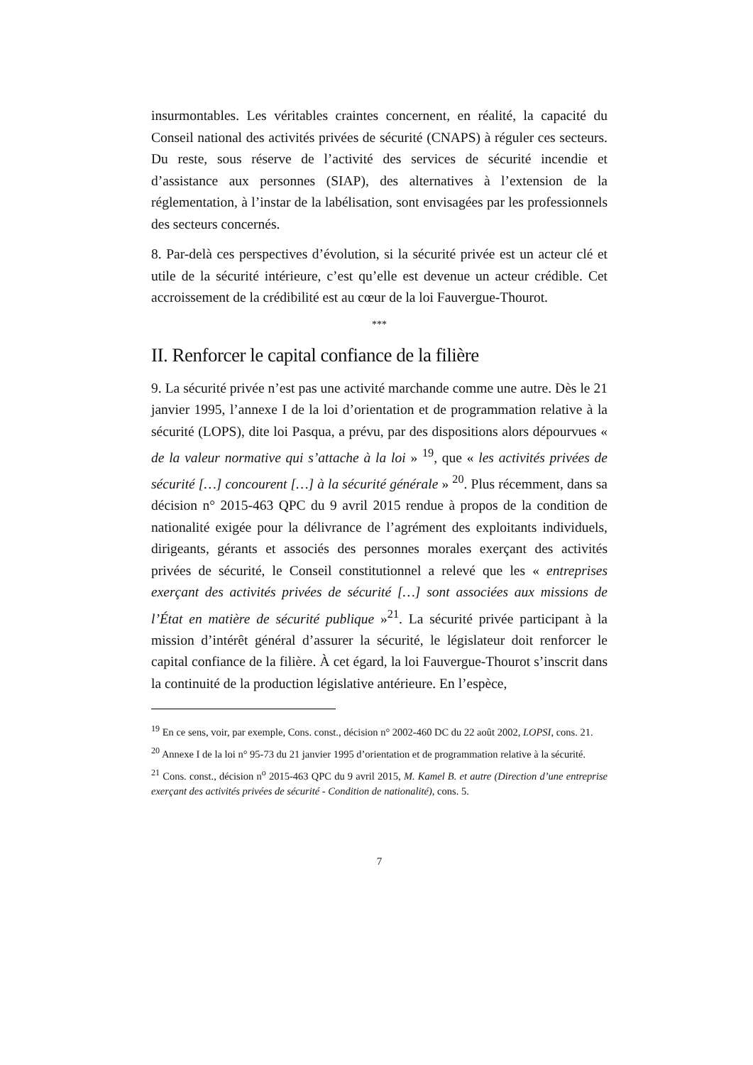insurmontables. Les véritables craintes concernent, en réalité, la capacité du Conseil national des activités privées de sécurité (CNAPS) à réguler ces secteurs. Du reste, sous réserve de l’activité des services de sécurité incendie et d’assistance aux personnes (SIAP), des alternatives à l’extension de la réglementation, à l’instar de la labélisation, sont envisagées par les professionnels des secteurs concernés.
8. Par-delà ces perspectives d’évolution, si la sécurité privée est un acteur clé et utile de la sécurité intérieure, c’est qu’elle est devenue un acteur crédible. Cet accroissement de la crédibilité est au cœur de la loi Fauvergue-Thourot.
***
II. Renforcer le capital confiance de la filière
9. La sécurité privée n’est pas une activité marchande comme une autre. Dès le 21 janvier 1995, l’annexe I de la loi d’orientation et de programmation relative à la sécurité (LOPS), dite loi Pasqua, a prévu, par des dispositions alors dépourvues « de la valeur normative qui s’attache à la loi » <sup>19</sup>, que « les activités privées de sécurité […] concourent […] à la sécurité générale » <sup>20</sup>. Plus récemment, dans sa décision n° 2015-463 QPC du 9 avril 2015 rendue à propos de la condition de nationalité exigée pour la délivrance de l’agrément des exploitants individuels, dirigeants, gérants et associés des personnes morales exerçant des activités privées de sécurité, le Conseil constitutionnel a relevé que les « entreprises exerçant des activités privées de sécurité […] sont associées aux missions de l’État en matière de sécurité publique »<sup>21</sup>. La sécurité privée participant à la mission d’intérêt général d’assurer la sécurité, le législateur doit renforcer le capital confiance de la filière. À cet égard, la loi Fauvergue-Thourot s’inscrit dans la continuité de la production législative antérieure. En l’espèce,
<sup>19</sup> En ce sens, voir, par exemple, Cons. const., décision n° 2002-460 DC du 22 août 2002, LOPSI, cons. 21.
<sup>20</sup> Annexe I de la loi n° 95-73 du 21 janvier 1995 d’orientation et de programmation relative à la sécurité.
<sup>21</sup> Cons. const., décision n<sup>o</sup> 2015-463 QPC du 9 avril 2015, M. Kamel B. et autre (Direction d’une entreprise exerçant des activités privées de sécurité - Condition de nationalité), cons. 5.
7